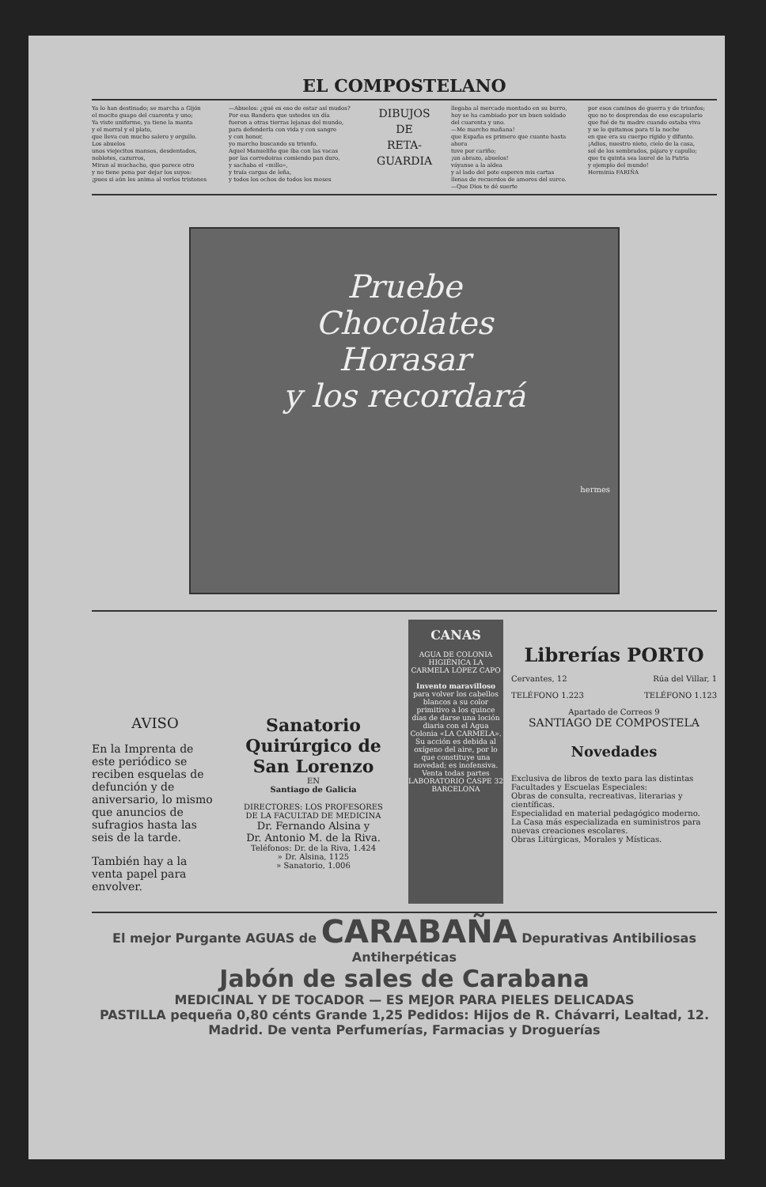EL COMPOSTELANO
Ya lo han destinado; se marcha a Gijón
el mocito guapo del cuarenta y uno;
Ya viste uniforme, ya tiene la manta
y el morral y el plato,
que lleva con mucho salero y orgullo.
Los abuelos
unos viejecitos mansos, desdentados,
noblotes, cazurros,
Miran al muchacho, que parece otro
y no tiene pena por dejar los suyos:
¡pues si aún les anima al verlos tristones
—Abuelos: ¿qué es eso de estar así mudos?
Por esa Bandera que ustedes un día
fueron a otras tierras lejanas del mundo,
para defenderla con vida y con sangre
y con honor,
yo marcho buscando su triunfo.
Aquel Manueliño que iba con las vacas
por las corredoiras comiendo pan duro,
y sachaba el «millo»,
y traía cargas de leña,
y todos los ochos de todos los meses
DIBUJOS
DE
RETA-
GUARDIA
llegaba al mercado montado en su burro,
hoy se ha cambiado por un buen soldado
del cuarenta y uno.
—Me marcho mañana!
que España es primero que cuanto hasta ahora
tuve por cariño;
¡un abrazo, abuelos!
váyanse a la aldea
y al lado del pote esperen mis cartas
llenas de recuerdos de amores del surco.
—Que Dios te dé suerte
por esos caminos de guerra y de triunfos;
que no te desprendas de ese escapulario
que fué de tu madre cuando estaba viva
y se lo quitamos para tí la noche
en que era su cuerpo rígido y difunto.
¡Adios, nuestro nieto, cielo de la casa,
sol de los sembrados, pájaro y capullo;
que tu quinta sea laurel de la Patria
y ejemplo del mundo!
Herminia FARIÑA
Pruebe
Chocolates
Horasar
y los recordará
hermes
AVISO
En la Imprenta de este periódico se reciben esquelas de defunción y de aniversario, lo mismo que anuncios de sufragios hasta las seis de la tarde.
También hay a la venta papel para envolver.
Sanatorio Quirúrgico de San Lorenzo
EN
Santiago de Galicia
DIRECTORES: LOS PROFESORES
DE LA FACULTAD DE MEDICINA
Dr. Fernando Alsina y
Dr. Antonio M. de la Riva.
Teléfonos: Dr. de la Riva, 1.424
» Dr. Alsina, 1125
» Sanatorio, 1.006
CANAS
AGUA DE COLONIA HIGIÉNICA LA CARMELA LÓPEZ CAPO
Invento maravilloso
para volver los cabellos blancos a su color primitivo a los quince días de darse una loción diaria con el Agua Colonia «LA CARMELA». Su acción es debida al oxígeno del aire, por lo que constituye una novedad; es inofensiva.
Venta todas partes
LABORATORIO CASPE 32 BARCELONA
Librerías PORTO
Cervantes, 12 Rúa del Villar, 1
TELÉFONO 1.223 TELÉFONO 1.123
Apartado de Correos 9
SANTIAGO DE COMPOSTELA
Novedades
Exclusiva de libros de texto para las distintas Facultades y Escuelas Especiales:
Obras de consulta, recreativas, literarias y científicas.
Especialidad en material pedagógico moderno.
La Casa más especializada en suministros para nuevas creaciones escolares.
Obras Litúrgicas, Morales y Místicas.
El mejor Purgante AGUAS de CARABAÑA Depurativas Antibiliosas Antiherpéticas
Jabón de sales de Carabana
MEDICINAL Y DE TOCADOR — ES MEJOR PARA PIELES DELICADAS
PASTILLA pequeña 0,80 cénts Grande 1,25 Pedidos: Hijos de R. Chávarri, Lealtad, 12. Madrid. De venta Perfumerías, Farmacias y Droguerías